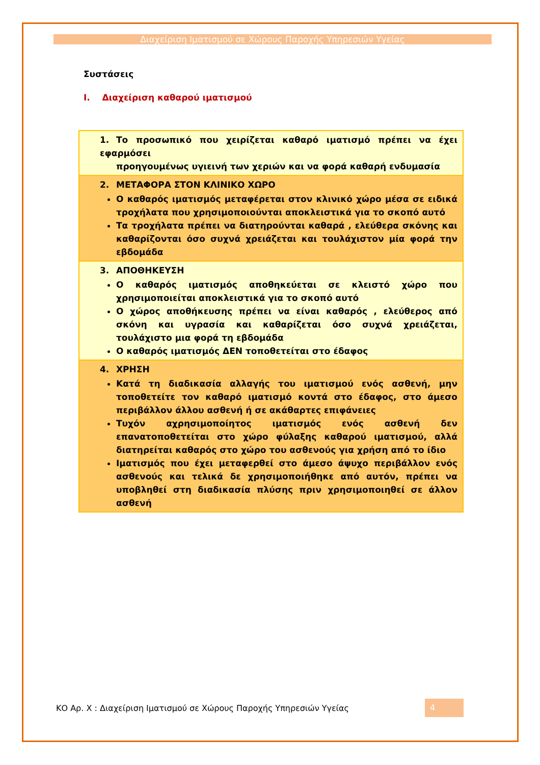Διαχείριση Ιματισμού σε Χώρους Παροχής Υπηρεσιών Υγείας
Συστάσεις
I. Διαχείριση καθαρού ιματισμού
| 1. Το προσωπικό που χειρίζεται καθαρό ιματισμό πρέπει να έχει εφαρμόσει προηγουμένως υγιεινή των χεριών και να φορά καθαρή ενδυμασία |
| 2. ΜΕΤΑΦΟΡΑ ΣΤΟΝ ΚΛΙΝΙΚΟ ΧΩΡΟ Ο καθαρός ιματισμός μεταφέρεται στον κλινικό χώρο μέσα σε ειδικά τροχήλατα που χρησιμοποιούνται αποκλειστικά για το σκοπό αυτό Τα τροχήλατα πρέπει να διατηρούνται καθαρά , ελεύθερα σκόνης και καθαρίζονται όσο συχνά χρειάζεται και τουλάχιστον μία φορά την εβδομάδα |
| 3. ΑΠΟΘΗΚΕΥΣΗ Ο καθαρός ιματισμός αποθηκεύεται σε κλειστό χώρο που χρησιμοποιείται αποκλειστικά για το σκοπό αυτό Ο χώρος αποθήκευσης πρέπει να είναι καθαρός , ελεύθερος από σκόνη και υγρασία και καθαρίζεται όσο συχνά χρειάζεται, τουλάχιστο μια φορά τη εβδομάδα Ο καθαρός ιματισμός ΔΕΝ τοποθετείται στο έδαφος |
| 4. ΧΡΗΣΗ Κατά τη διαδικασία αλλαγής του ιματισμού ενός ασθενή, μην τοποθετείτε τον καθαρό ιματισμό κοντά στο έδαφος, στο άμεσο περιβάλλον άλλου ασθενή ή σε ακάθαρτες επιφάνειες Τυχόν αχρησιμοποίητος ιματισμός ενός ασθενή δεν επανατοποθετείται στο χώρο φύλαξης καθαρού ιματισμού, αλλά διατηρείται καθαρός στο χώρο του ασθενούς για χρήση από το ίδιο Ιματισμός που έχει μεταφερθεί στο άμεσο άψυχο περιβάλλον ενός ασθενούς και τελικά δε χρησιμοποιήθηκε από αυτόν, πρέπει να υποβληθεί στη διαδικασία πλύσης πριν χρησιμοποιηθεί σε άλλον ασθενή |
ΚΟ Αρ. Χ : Διαχείριση Ιματισμού σε Χώρους Παροχής Υπηρεσιών Υγείας 4